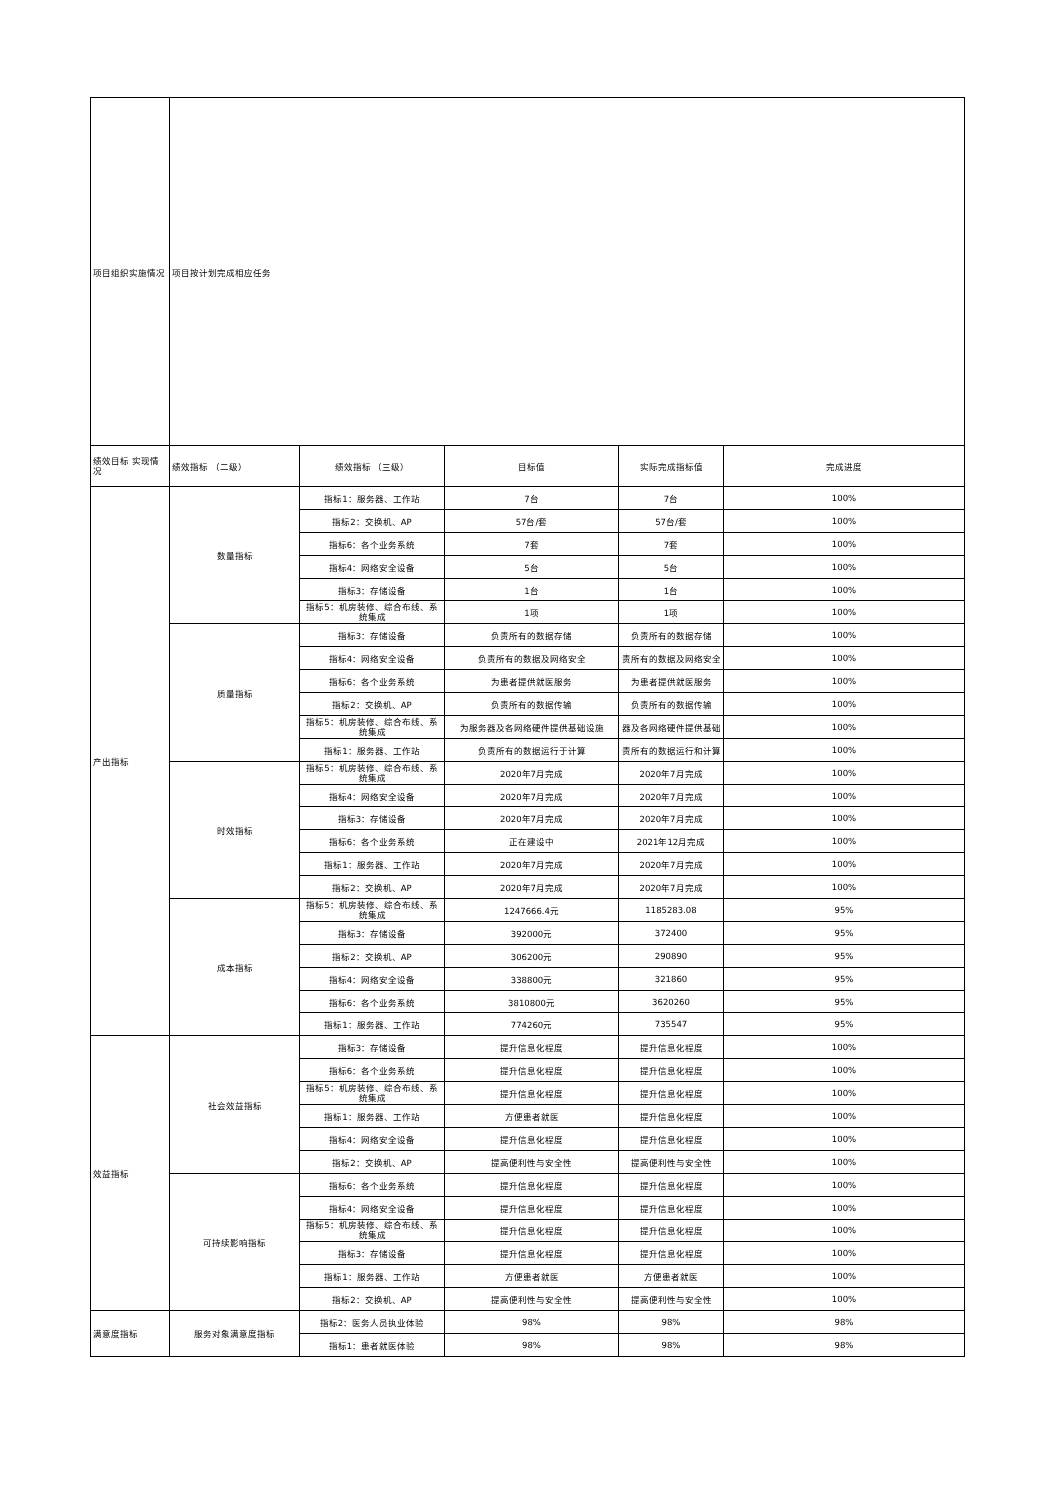| 项目组织实施情况 | 项目按计划完成相应任务 | | | | |
| 绩效目标 实现情况 | 绩效指标 （二级） | 绩效指标 （三级） | 目标值 | 实际完成指标值 | 完成进度 |
| 产出指标 | 数量指标 | 指标1：服务器、工作站 | 7台 | 7台 | 100% |
| | | 指标2：交换机、AP | 57台/套 | 57台/套 | 100% |
| | | 指标6：各个业务系统 | 7套 | 7套 | 100% |
| | | 指标4：网络安全设备 | 5台 | 5台 | 100% |
| | | 指标3：存储设备 | 1台 | 1台 | 100% |
| | | 指标5：机房装修、综合布线、系统集成 | 1项 | 1项 | 100% |
| | 质量指标 | 指标3：存储设备 | 负责所有的数据存储 | 负责所有的数据存储 | 100% |
| | | 指标4：网络安全设备 | 负责所有的数据及网络安全 | 责所有的数据及网络安全 | 100% |
| | | 指标6：各个业务系统 | 为患者提供就医服务 | 为患者提供就医服务 | 100% |
| | | 指标2：交换机、AP | 负责所有的数据传输 | 负责所有的数据传输 | 100% |
| | | 指标5：机房装修、综合布线、系统集成 | 为服务器及各网络硬件提供基础设施 | 器及各网络硬件提供基础 | 100% |
| | | 指标1：服务器、工作站 | 负责所有的数据运行于计算 | 责所有的数据运行和计算 | 100% |
| | 时效指标 | 指标5：机房装修、综合布线、系统集成 | 2020年7月完成 | 2020年7月完成 | 100% |
| | | 指标4：网络安全设备 | 2020年7月完成 | 2020年7月完成 | 100% |
| | | 指标3：存储设备 | 2020年7月完成 | 2020年7月完成 | 100% |
| | | 指标6：各个业务系统 | 正在建设中 | 2021年12月完成 | 100% |
| | | 指标1：服务器、工作站 | 2020年7月完成 | 2020年7月完成 | 100% |
| | | 指标2：交换机、AP | 2020年7月完成 | 2020年7月完成 | 100% |
| | 成本指标 | 指标5：机房装修、综合布线、系统集成 | 1247666.4元 | 1185283.08 | 95% |
| | | 指标3：存储设备 | 392000元 | 372400 | 95% |
| | | 指标2：交换机、AP | 306200元 | 290890 | 95% |
| | | 指标4：网络安全设备 | 338800元 | 321860 | 95% |
| | | 指标6：各个业务系统 | 3810800元 | 3620260 | 95% |
| | | 指标1：服务器、工作站 | 774260元 | 735547 | 95% |
| 效益指标 | 社会效益指标 | 指标3：存储设备 | 提升信息化程度 | 提升信息化程度 | 100% |
| | | 指标6：各个业务系统 | 提升信息化程度 | 提升信息化程度 | 100% |
| | | 指标5：机房装修、综合布线、系统集成 | 提升信息化程度 | 提升信息化程度 | 100% |
| | | 指标1：服务器、工作站 | 方便患者就医 | 提升信息化程度 | 100% |
| | | 指标4：网络安全设备 | 提升信息化程度 | 提升信息化程度 | 100% |
| | | 指标2：交换机、AP | 提高便利性与安全性 | 提高便利性与安全性 | 100% |
| | 可持续影响指标 | 指标6：各个业务系统 | 提升信息化程度 | 提升信息化程度 | 100% |
| | | 指标4：网络安全设备 | 提升信息化程度 | 提升信息化程度 | 100% |
| | | 指标5：机房装修、综合布线、系统集成 | 提升信息化程度 | 提升信息化程度 | 100% |
| | | 指标3：存储设备 | 提升信息化程度 | 提升信息化程度 | 100% |
| | | 指标1：服务器、工作站 | 方便患者就医 | 方便患者就医 | 100% |
| | | 指标2：交换机、AP | 提高便利性与安全性 | 提高便利性与安全性 | 100% |
| 满意度指标 | 服务对象满意度指标 | 指标2：医务人员执业体验 | 98% | 98% | 98% |
| | | 指标1：患者就医体验 | 98% | 98% | 98% |